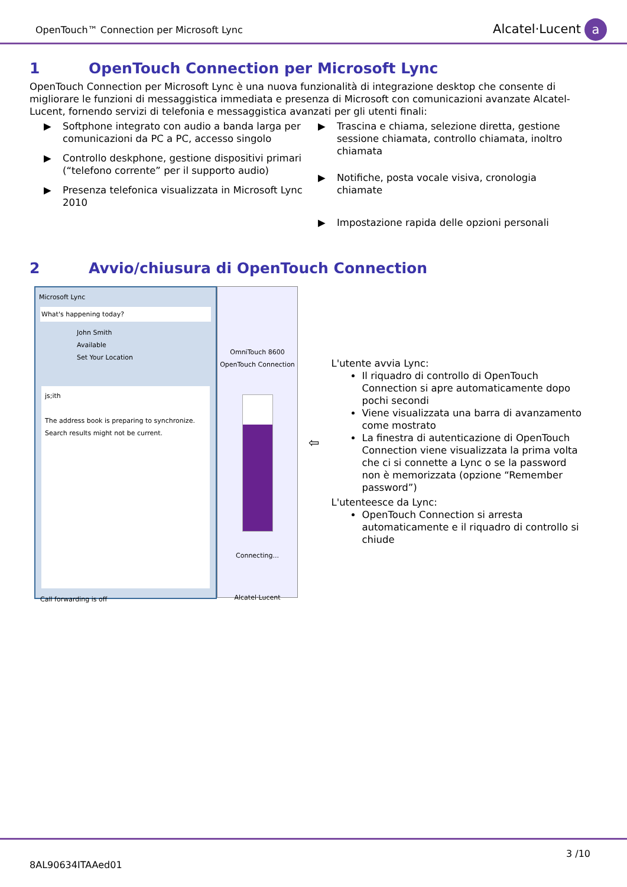OpenTouch™ Connection per Microsoft Lync
Alcatel·Lucent a
1 OpenTouch Connection per Microsoft Lync
OpenTouch Connection per Microsoft Lync è una nuova funzionalità di integrazione desktop che consente di migliorare le funzioni di messaggistica immediata e presenza di Microsoft con comunicazioni avanzate Alcatel-Lucent, fornendo servizi di telefonia e messaggistica avanzati per gli utenti finali:
▶ Softphone integrato con audio a banda larga per comunicazioni da PC a PC, accesso singolo
▶ Controllo deskphone, gestione dispositivi primari (“telefono corrente” per il supporto audio)
▶ Presenza telefonica visualizzata in Microsoft Lync 2010
▶ Trascina e chiama, selezione diretta, gestione sessione chiamata, controllo chiamata, inoltro chiamata
▶ Notifiche, posta vocale visiva, cronologia chiamate
▶ Impostazione rapida delle opzioni personali
2 Avvio/chiusura di OpenTouch Connection
Microsoft Lync
What's happening today?
John Smith
Available
Set Your Location
js;ith
The address book is preparing to synchronize. Search results might not be current.
Call forwarding is off
OmniTouch 8600
OpenTouch Connection
Connecting...
Alcatel·Lucent
⇦
L'utente avvia Lync:
Il riquadro di controllo di OpenTouch Connection si apre automaticamente dopo pochi secondi
Viene visualizzata una barra di avanzamento come mostrato
La finestra di autenticazione di OpenTouch Connection viene visualizzata la prima volta che ci si connette a Lync o se la password non è memorizzata (opzione “Remember password”)
L'utenteesce da Lync:
OpenTouch Connection si arresta automaticamente e il riquadro di controllo si chiude
3 /10
8AL90634ITAAed01